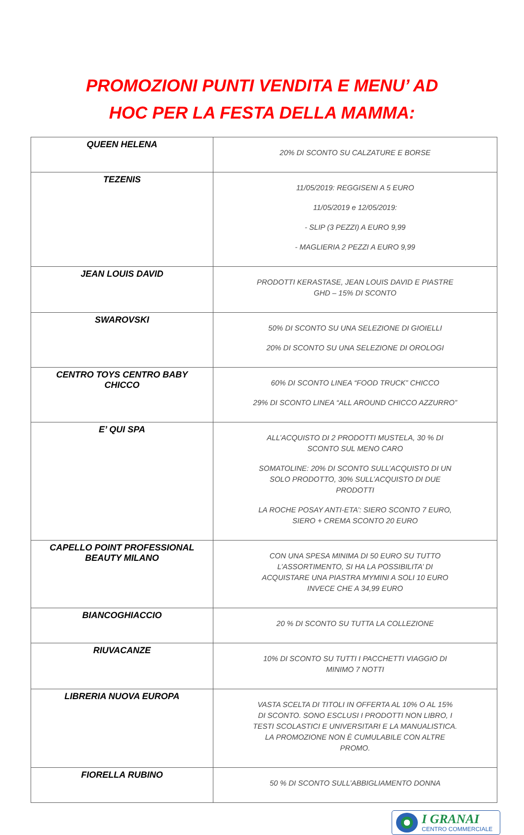PROMOZIONI PUNTI VENDITA E MENU’ AD
HOC PER LA FESTA DELLA MAMMA:
| QUEEN HELENA | 20% DI SCONTO SU CALZATURE E BORSE |
| TEZENIS | 11/05/2019: REGGISENI A 5 EURO 11/05/2019 e 12/05/2019: - SLIP (3 PEZZI) A EURO 9,99 - MAGLIERIA 2 PEZZI A EURO 9,99 |
| JEAN LOUIS DAVID | PRODOTTI KERASTASE, JEAN LOUIS DAVID E PIASTRE GHD – 15% DI SCONTO |
| SWAROVSKI | 50% DI SCONTO SU UNA SELEZIONE DI GIOIELLI 20% DI SCONTO SU UNA SELEZIONE DI OROLOGI |
| CENTRO TOYS CENTRO BABY CHICCO | 60% DI SCONTO LINEA “FOOD TRUCK” CHICCO 29% DI SCONTO LINEA “ALL AROUND CHICCO AZZURRO” |
| E’ QUI SPA | ALL’ACQUISTO DI 2 PRODOTTI MUSTELA, 30 % DI SCONTO SUL MENO CARO SOMATOLINE: 20% DI SCONTO SULL’ACQUISTO DI UN SOLO PRODOTTO, 30% SULL’ACQUISTO DI DUE PRODOTTI LA ROCHE POSAY ANTI-ETA’: SIERO SCONTO 7 EURO, SIERO + CREMA SCONTO 20 EURO |
| CAPELLO POINT PROFESSIONAL BEAUTY MILANO | CON UNA SPESA MINIMA DI 50 EURO SU TUTTO L’ASSORTIMENTO, SI HA LA POSSIBILITA’ DI ACQUISTARE UNA PIASTRA MYMINI A SOLI 10 EURO INVECE CHE A 34,99 EURO |
| BIANCOGHIACCIO | 20 % DI SCONTO SU TUTTA LA COLLEZIONE |
| RIUVACANZE | 10% DI SCONTO SU TUTTI I PACCHETTI VIAGGIO DI MINIMO 7 NOTTI |
| LIBRERIA NUOVA EUROPA | VASTA SCELTA DI TITOLI IN OFFERTA AL 10% O AL 15% DI SCONTO. SONO ESCLUSI I PRODOTTI NON LIBRO, I TESTI SCOLASTICI E UNIVERSITARI E LA MANUALISTICA. LA PROMOZIONE NON È CUMULABILE CON ALTRE PROMO. |
| FIORELLA RUBINO | 50 % DI SCONTO SULL’ABBIGLIAMENTO DONNA |
I GRANAI
CENTRO COMMERCIALE